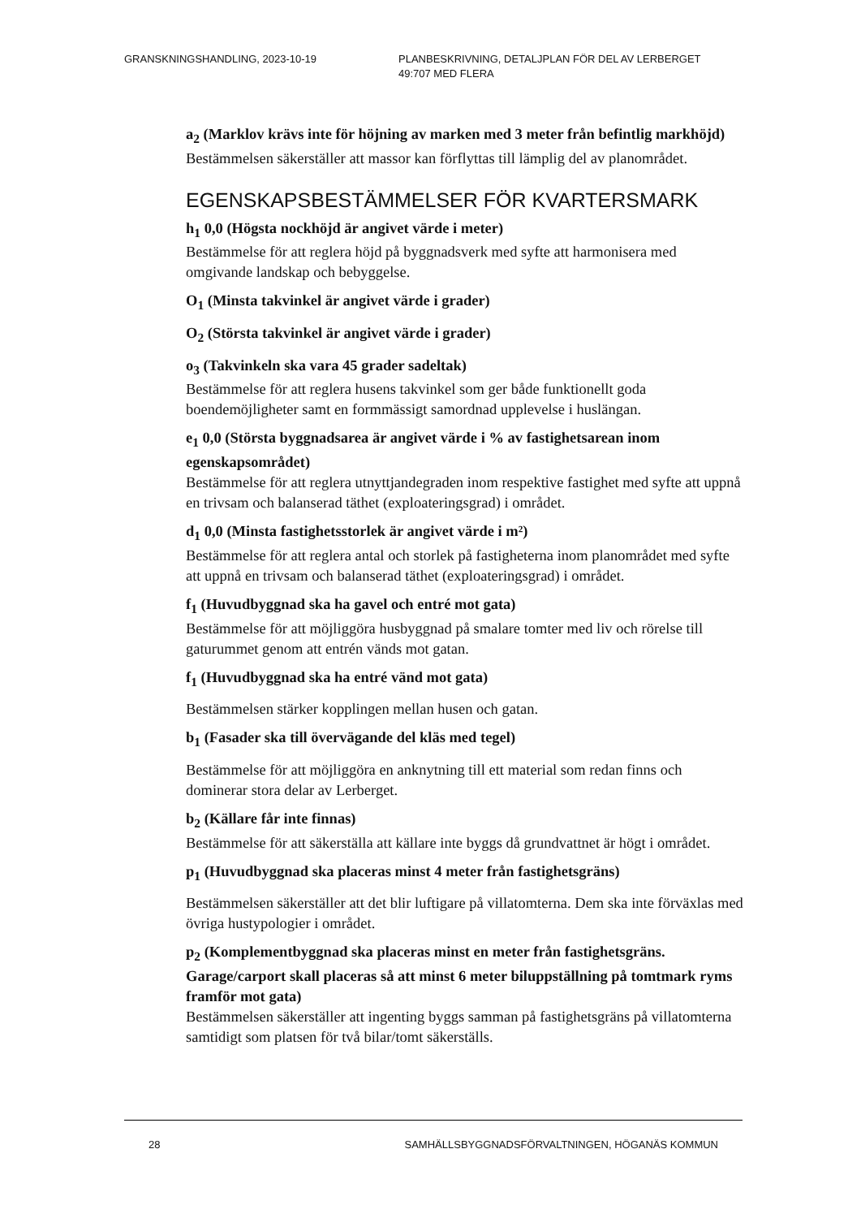GRANSKNINGSHANDLING, 2023-10-19 PLANBESKRIVNING, DETALJPLAN FÖR DEL AV LERBERGET
49:707 MED FLERA
a<sub>2</sub> (Marklov krävs inte för höjning av marken med 3 meter från befintlig markhöjd)
Bestämmelsen säkerställer att massor kan förflyttas till lämplig del av planområdet.
EGENSKAPSBESTÄMMELSER FÖR KVARTERSMARK
h<sub>1</sub> 0,0 (Högsta nockhöjd är angivet värde i meter)
Bestämmelse för att reglera höjd på byggnadsverk med syfte att harmonisera med omgivande landskap och bebyggelse.
O<sub>1</sub> (Minsta takvinkel är angivet värde i grader)
O<sub>2</sub> (Största takvinkel är angivet värde i grader)
o<sub>3</sub> (Takvinkeln ska vara 45 grader sadeltak)
Bestämmelse för att reglera husens takvinkel som ger både funktionellt goda boendemöjligheter samt en formmässigt samordnad upplevelse i huslängan.
e<sub>1</sub> 0,0 (Största byggnadsarea är angivet värde i % av fastighetsarean inom egenskapsområdet)
Bestämmelse för att reglera utnyttjandegraden inom respektive fastighet med syfte att uppnå en trivsam och balanserad täthet (exploateringsgrad) i området.
d<sub>1</sub> 0,0 (Minsta fastighetsstorlek är angivet värde i m²)
Bestämmelse för att reglera antal och storlek på fastigheterna inom planområdet med syfte att uppnå en trivsam och balanserad täthet (exploateringsgrad) i området.
f<sub>1</sub> (Huvudbyggnad ska ha gavel och entré mot gata)
Bestämmelse för att möjliggöra husbyggnad på smalare tomter med liv och rörelse till gaturummet genom att entrén vänds mot gatan.
f<sub>1</sub> (Huvudbyggnad ska ha entré vänd mot gata)
Bestämmelsen stärker kopplingen mellan husen och gatan.
b<sub>1</sub> (Fasader ska till övervägande del kläs med tegel)
Bestämmelse för att möjliggöra en anknytning till ett material som redan finns och dominerar stora delar av Lerberget.
b<sub>2</sub> (Källare får inte finnas)
Bestämmelse för att säkerställa att källare inte byggs då grundvattnet är högt i området.
p<sub>1</sub> (Huvudbyggnad ska placeras minst 4 meter från fastighetsgräns)
Bestämmelsen säkerställer att det blir luftigare på villatomterna. Dem ska inte förväxlas med övriga hustypologier i området.
p<sub>2</sub> (Komplementbyggnad ska placeras minst en meter från fastighetsgräns. Garage/carport skall placeras så att minst 6 meter biluppställning på tomtmark ryms framför mot gata)
Bestämmelsen säkerställer att ingenting byggs samman på fastighetsgräns på villatomterna samtidigt som platsen för två bilar/tomt säkerställs.
28 SAMHÄLLSBYGGNADSFÖRVALTNINGEN, HÖGANÄS KOMMUN